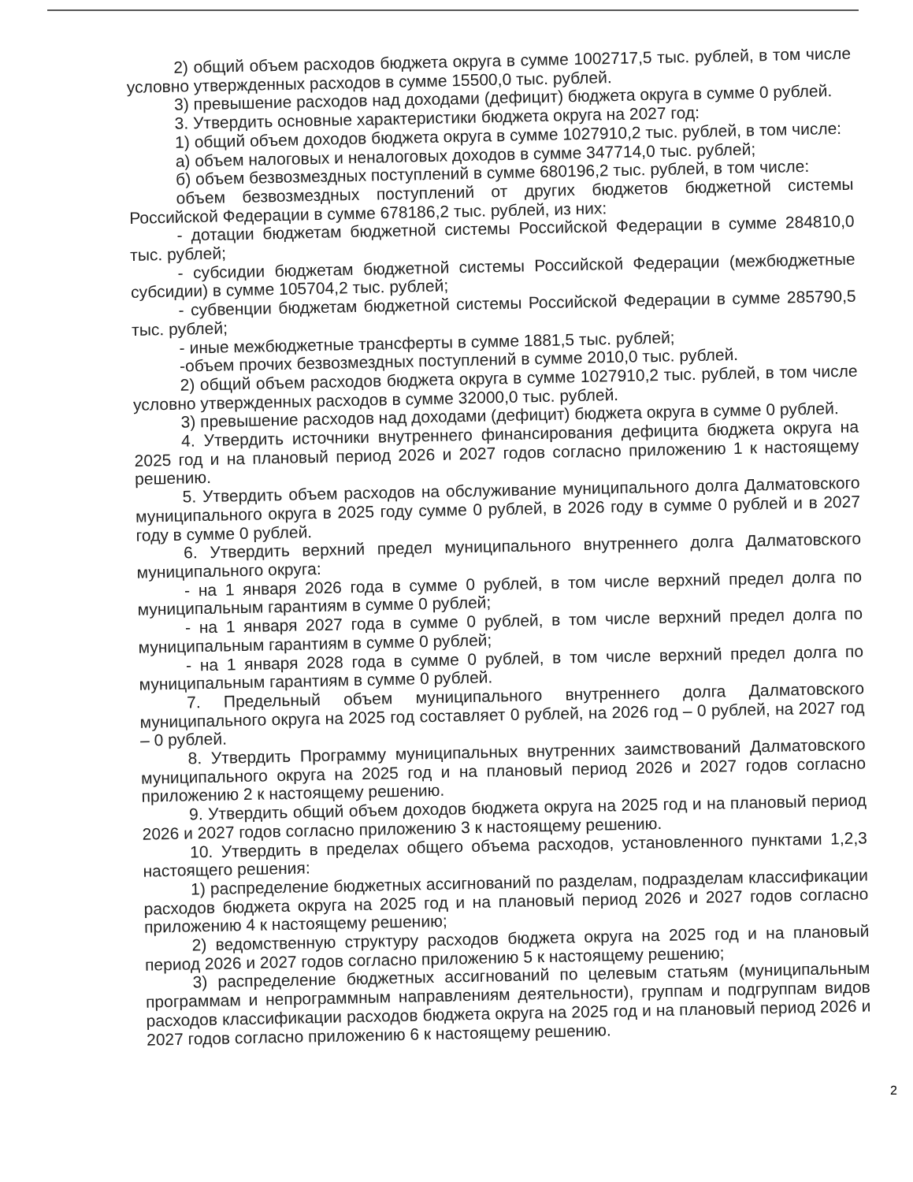2) общий объем расходов бюджета округа в сумме 1002717,5 тыс. рублей, в том числе условно утвержденных расходов в сумме 15500,0 тыс. рублей.
3) превышение расходов над доходами (дефицит) бюджета округа в сумме 0 рублей.
3. Утвердить основные характеристики бюджета округа на 2027 год:
1) общий объем доходов бюджета округа в сумме 1027910,2 тыс. рублей, в том числе:
а) объем налоговых и неналоговых доходов в сумме 347714,0 тыс. рублей;
б) объем безвозмездных поступлений в сумме 680196,2 тыс. рублей, в том числе:
объем безвозмездных поступлений от других бюджетов бюджетной системы Российской Федерации в сумме 678186,2 тыс. рублей, из них:
- дотации бюджетам бюджетной системы Российской Федерации в сумме 284810,0 тыс. рублей;
- субсидии бюджетам бюджетной системы Российской Федерации (межбюджетные субсидии) в сумме 105704,2 тыс. рублей;
- субвенции бюджетам бюджетной системы Российской Федерации в сумме 285790,5 тыс. рублей;
- иные межбюджетные трансферты в сумме 1881,5 тыс. рублей;
-объем прочих безвозмездных поступлений в сумме 2010,0 тыс. рублей.
2) общий объем расходов бюджета округа в сумме 1027910,2 тыс. рублей, в том числе условно утвержденных расходов в сумме 32000,0 тыс. рублей.
3) превышение расходов над доходами (дефицит) бюджета округа в сумме 0 рублей.
4. Утвердить источники внутреннего финансирования дефицита бюджета округа на 2025 год и на плановый период 2026 и 2027 годов согласно приложению 1 к настоящему решению.
5. Утвердить объем расходов на обслуживание муниципального долга Далматовского муниципального округа в 2025 году сумме 0 рублей, в 2026 году в сумме 0 рублей и в 2027 году в сумме 0 рублей.
6. Утвердить верхний предел муниципального внутреннего долга Далматовского муниципального округа:
- на 1 января 2026 года в сумме 0 рублей, в том числе верхний предел долга по муниципальным гарантиям в сумме 0 рублей;
- на 1 января 2027 года в сумме 0 рублей, в том числе верхний предел долга по муниципальным гарантиям в сумме 0 рублей;
- на 1 января 2028 года в сумме 0 рублей, в том числе верхний предел долга по муниципальным гарантиям в сумме 0 рублей.
7. Предельный объем муниципального внутреннего долга Далматовского муниципального округа на 2025 год составляет 0 рублей, на 2026 год – 0 рублей, на 2027 год – 0 рублей.
8. Утвердить Программу муниципальных внутренних заимствований Далматовского муниципального округа на 2025 год и на плановый период 2026 и 2027 годов согласно приложению 2 к настоящему решению.
9. Утвердить общий объем доходов бюджета округа на 2025 год и на плановый период 2026 и 2027 годов согласно приложению 3 к настоящему решению.
10. Утвердить в пределах общего объема расходов, установленного пунктами 1,2,3 настоящего решения:
1) распределение бюджетных ассигнований по разделам, подразделам классификации расходов бюджета округа на 2025 год и на плановый период 2026 и 2027 годов согласно приложению 4 к настоящему решению;
2) ведомственную структуру расходов бюджета округа на 2025 год и на плановый период 2026 и 2027 годов согласно приложению 5 к настоящему решению;
3) распределение бюджетных ассигнований по целевым статьям (муниципальным программам и непрограммным направлениям деятельности), группам и подгруппам видов расходов классификации расходов бюджета округа на 2025 год и на плановый период 2026 и 2027 годов согласно приложению 6 к настоящему решению.
2